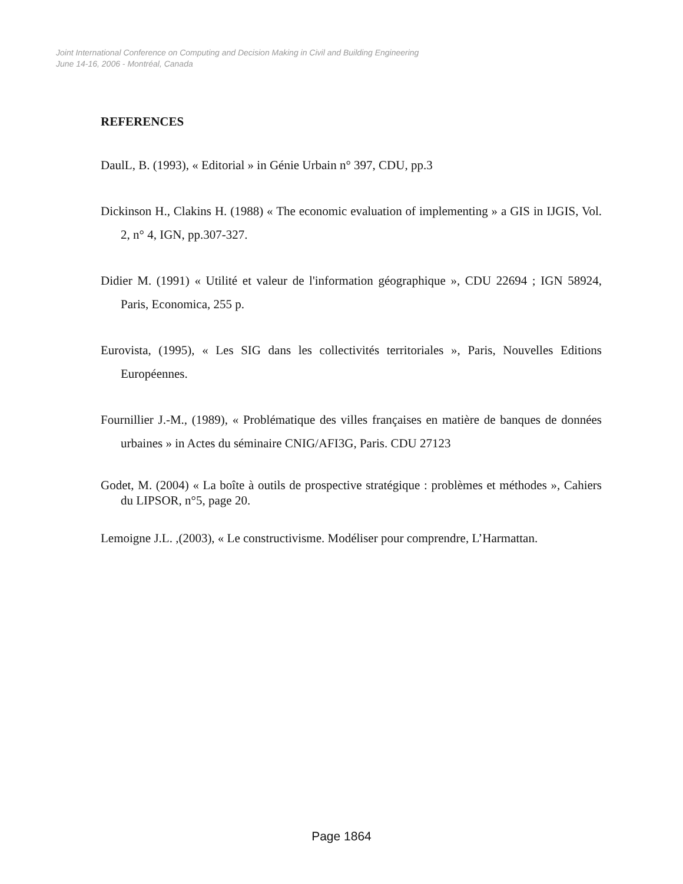Joint International Conference on Computing and Decision Making in Civil and Building Engineering
June 14-16, 2006 - Montréal, Canada
REFERENCES
DaulL, B. (1993), « Editorial » in Génie Urbain n° 397, CDU, pp.3
Dickinson H., Clakins H. (1988) « The economic evaluation of implementing » a GIS in IJGIS, Vol. 2, n° 4, IGN, pp.307-327.
Didier M. (1991) « Utilité et valeur de l'information géographique », CDU 22694 ; IGN 58924, Paris, Economica, 255 p.
Eurovista, (1995), « Les SIG dans les collectivités territoriales », Paris, Nouvelles Editions Européennes.
Fournillier J.-M., (1989), « Problématique des villes françaises en matière de banques de données urbaines » in Actes du séminaire CNIG/AFI3G, Paris. CDU 27123
Godet, M. (2004) « La boîte à outils de prospective stratégique : problèmes et méthodes », Cahiers du LIPSOR, n°5, page 20.
Lemoigne J.L. ,(2003), « Le constructivisme. Modéliser pour comprendre, L’Harmattan.
Page 1864